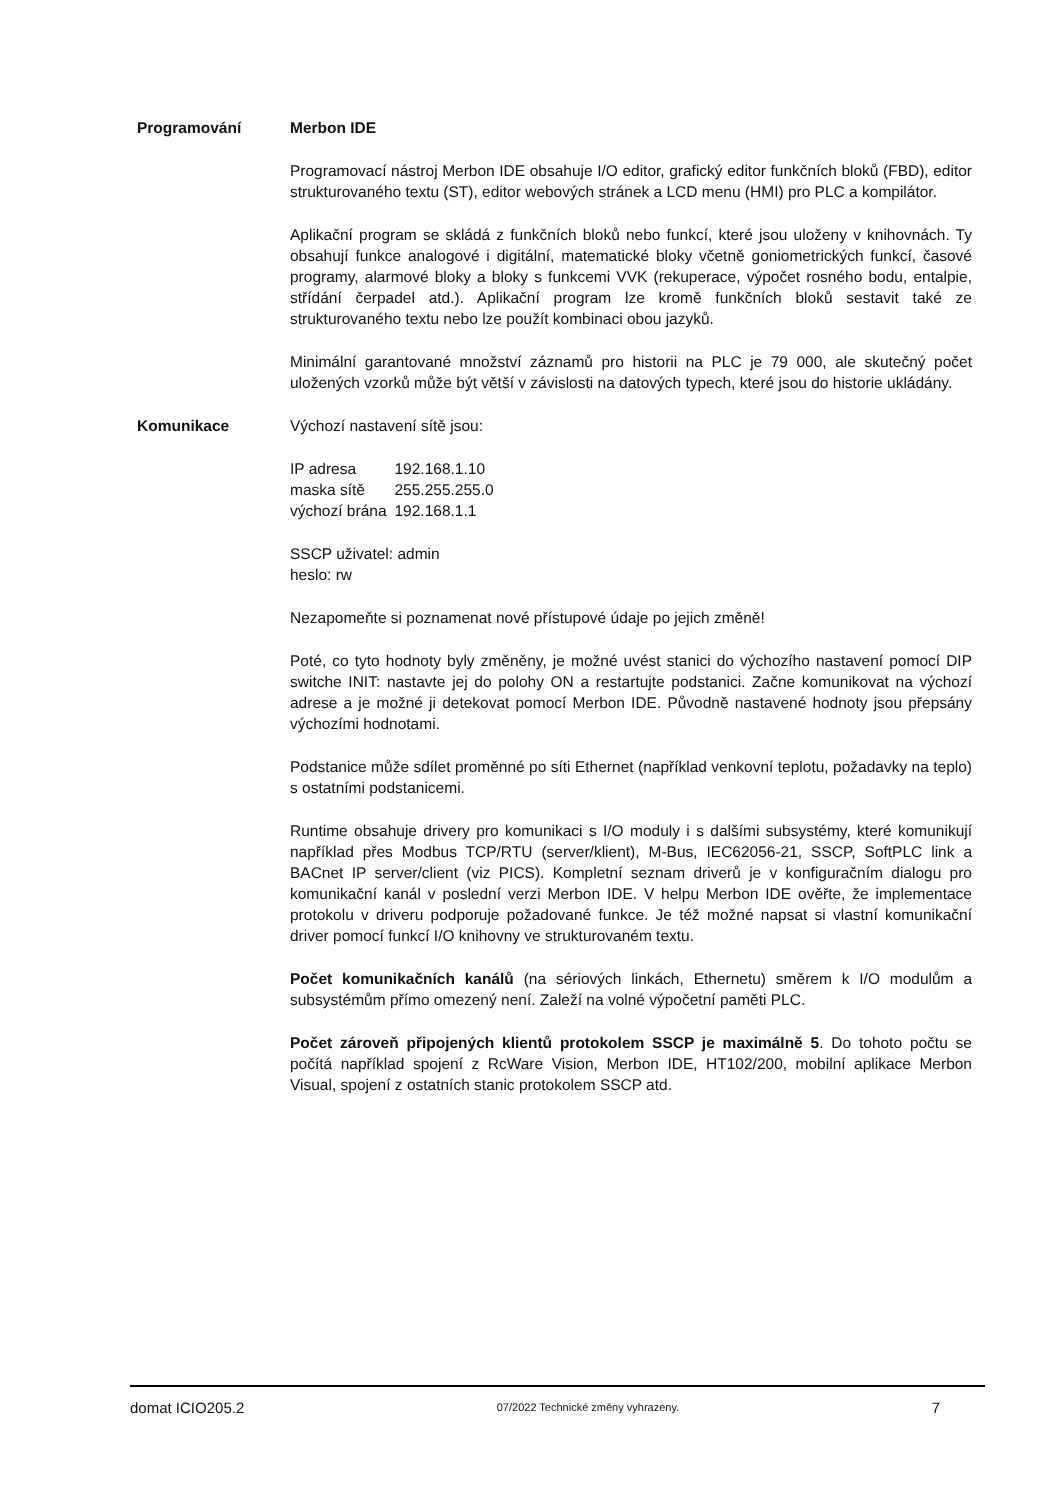Programování Merbon IDE
Programovací nástroj Merbon IDE obsahuje I/O editor, grafický editor funkčních bloků (FBD), editor strukturovaného textu (ST), editor webových stránek a LCD menu (HMI) pro PLC a kompilátor.
Aplikační program se skládá z funkčních bloků nebo funkcí, které jsou uloženy v knihovnách. Ty obsahují funkce analogové i digitální, matematické bloky včetně goniometrických funkcí, časové programy, alarmové bloky a bloky s funkcemi VVK (rekuperace, výpočet rosného bodu, entalpie, střídání čerpadel atd.). Aplikační program lze kromě funkčních bloků sestavit také ze strukturovaného textu nebo lze použít kombinaci obou jazyků.
Minimální garantované množství záznamů pro historii na PLC je 79 000, ale skutečný počet uložených vzorků může být větší v závislosti na datových typech, které jsou do historie ukládány.
Komunikace Výchozí nastavení sítě jsou:
| IP adresa | 192.168.1.10 |
| maska sítě | 255.255.255.0 |
| výchozí brána | 192.168.1.1 |
SSCP uživatel: admin
heslo: rw
Nezapomeňte si poznamenat nové přístupové údaje po jejich změně!
Poté, co tyto hodnoty byly změněny, je možné uvést stanici do výchozího nastavení pomocí DIP switche INIT: nastavte jej do polohy ON a restartujte podstanici. Začne komunikovat na výchozí adrese a je možné ji detekovat pomocí Merbon IDE. Původně nastavené hodnoty jsou přepsány výchozími hodnotami.
Podstanice může sdílet proměnné po síti Ethernet (například venkovní teplotu, požadavky na teplo) s ostatními podstanicemi.
Runtime obsahuje drivery pro komunikaci s I/O moduly i s dalšími subsystémy, které komunikují například přes Modbus TCP/RTU (server/klient), M-Bus, IEC62056-21, SSCP, SoftPLC link a BACnet IP server/client (viz PICS). Kompletní seznam driverů je v konfiguračním dialogu pro komunikační kanál v poslední verzi Merbon IDE. V helpu Merbon IDE ověřte, že implementace protokolu v driveru podporuje požadované funkce. Je též možné napsat si vlastní komunikační driver pomocí funkcí I/O knihovny ve strukturovaném textu.
Počet komunikačních kanálů (na sériových linkách, Ethernetu) směrem k I/O modulům a subsystémům přímo omezený není. Zaleží na volné výpočetní paměti PLC.
Počet zároveň připojených klientů protokolem SSCP je maximálně 5. Do tohoto počtu se počítá například spojení z RcWare Vision, Merbon IDE, HT102/200, mobilní aplikace Merbon Visual, spojení z ostatních stanic protokolem SSCP atd.
domat ICIO205.2 07/2022 Technické změny vyhrazeny. 7